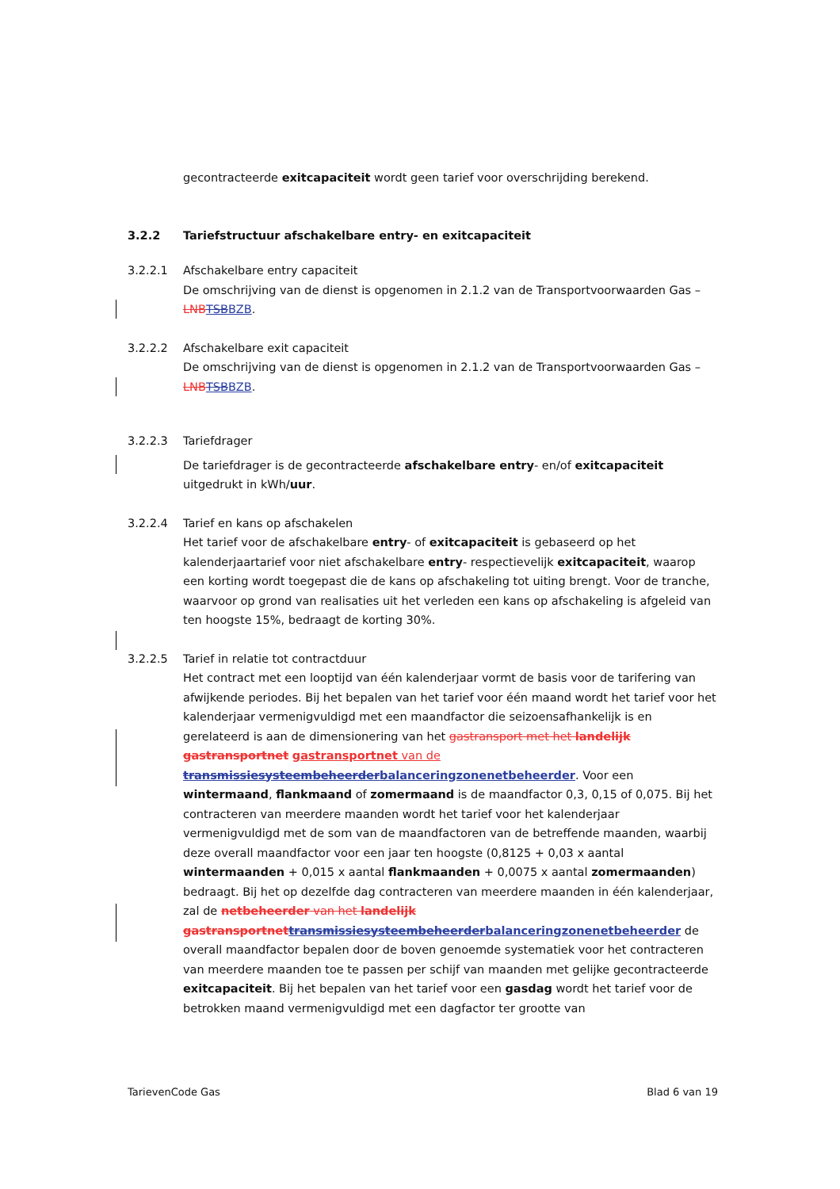gecontracteerde exitcapaciteit wordt geen tarief voor overschrijding berekend.
3.2.2 Tariefstructuur afschakelbare entry- en exitcapaciteit
3.2.2.1 Afschakelbare entry capaciteit
De omschrijving van de dienst is opgenomen in 2.1.2 van de Transportvoorwaarden Gas – LNB TSBBZB.
3.2.2.2 Afschakelbare exit capaciteit
De omschrijving van de dienst is opgenomen in 2.1.2 van de Transportvoorwaarden Gas – LNB TSBBZB.
3.2.2.3 Tariefdrager
De tariefdrager is de gecontracteerde afschakelbare entry- en/of exitcapaciteit uitgedrukt in kWh/uur.
3.2.2.4 Tarief en kans op afschakelen
Het tarief voor de afschakelbare entry- of exitcapaciteit is gebaseerd op het kalenderjaartarief voor niet afschakelbare entry- respectievelijk exitcapaciteit, waarop een korting wordt toegepast die de kans op afschakeling tot uiting brengt. Voor de tranche, waarvoor op grond van realisaties uit het verleden een kans op afschakeling is afgeleid van ten hoogste 15%, bedraagt de korting 30%.
3.2.2.5 Tarief in relatie tot contractduur
Het contract met een looptijd van één kalenderjaar vormt de basis voor de tarifering van afwijkende periodes. Bij het bepalen van het tarief voor één maand wordt het tarief voor het kalenderjaar vermenigvuldigd met een maandfactor die seizoensafhankelijk is en gerelateerd is aan de dimensionering van het gastransport met het landelijk gastransportnet gastransportnet van de transmissiesysteembeheerderbalanceringzonenetbeheerder. Voor een wintermaand, flankmaand of zomermaand is de maandfactor 0,3, 0,15 of 0,075. Bij het contracteren van meerdere maanden wordt het tarief voor het kalenderjaar vermenigvuldigd met de som van de maandfactoren van de betreffende maanden, waarbij deze overall maandfactor voor een jaar ten hoogste (0,8125 + 0,03 x aantal wintermaanden + 0,015 x aantal flankmaanden + 0,0075 x aantal zomermaanden) bedraagt. Bij het op dezelfde dag contracteren van meerdere maanden in één kalenderjaar, zal de netbeheerder van het landelijk gastransportnet transmissiesysteembeheerderbalanceringzonenetbeheerder de overall maandfactor bepalen door de boven genoemde systematiek voor het contracteren van meerdere maanden toe te passen per schijf van maanden met gelijke gecontracteerde exitcapaciteit. Bij het bepalen van het tarief voor een gasdag wordt het tarief voor de betrokken maand vermenigvuldigd met een dagfactor ter grootte van
TarievenCode Gas Blad 6 van 19